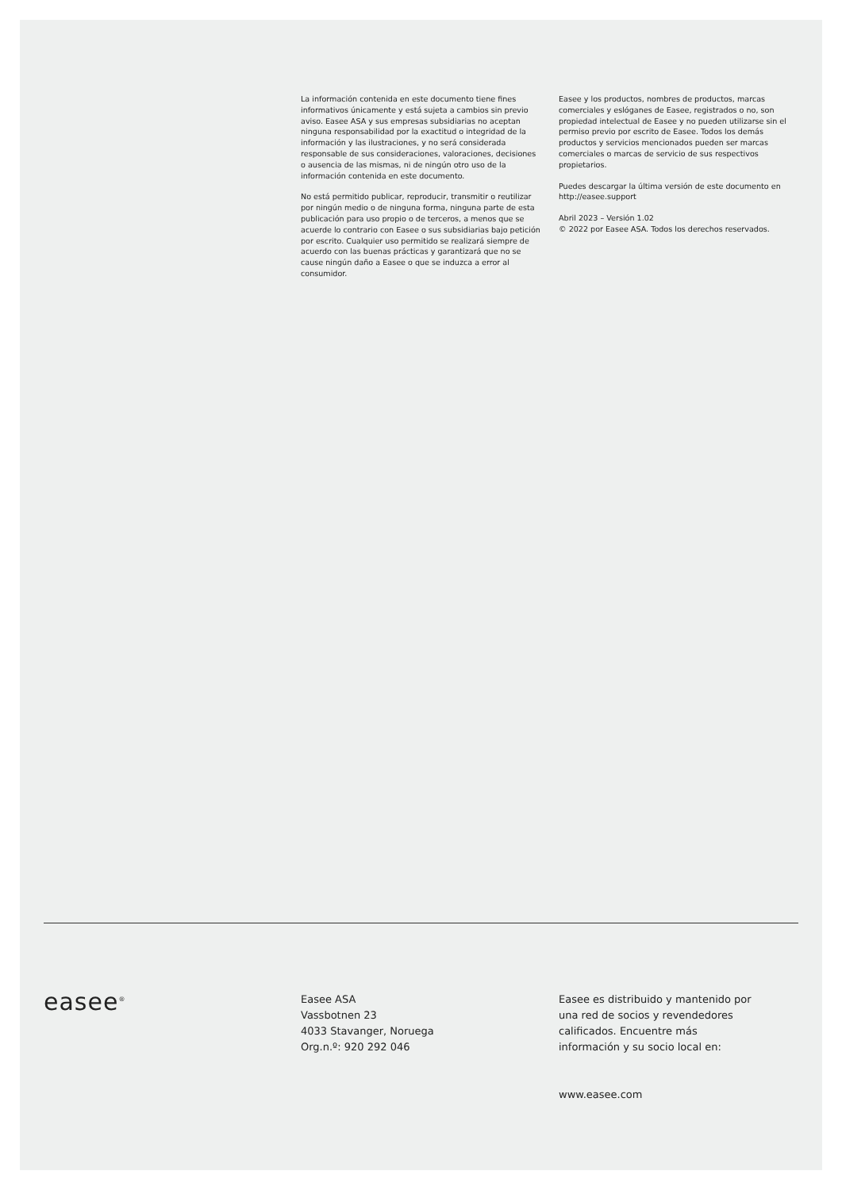La información contenida en este documento tiene fines informativos únicamente y está sujeta a cambios sin previo aviso. Easee ASA y sus empresas subsidiarias no aceptan ninguna responsabilidad por la exactitud o integridad de la información y las ilustraciones, y no será considerada responsable de sus consideraciones, valoraciones, decisiones o ausencia de las mismas, ni de ningún otro uso de la información contenida en este documento.
No está permitido publicar, reproducir, transmitir o reutilizar por ningún medio o de ninguna forma, ninguna parte de esta publicación para uso propio o de terceros, a menos que se acuerde lo contrario con Easee o sus subsidiarias bajo petición por escrito. Cualquier uso permitido se realizará siempre de acuerdo con las buenas prácticas y garantizará que no se cause ningún daño a Easee o que se induzca a error al consumidor.
Easee y los productos, nombres de productos, marcas comerciales y eslóganes de Easee, registrados o no, son propiedad intelectual de Easee y no pueden utilizarse sin el permiso previo por escrito de Easee. Todos los demás productos y servicios mencionados pueden ser marcas comerciales o marcas de servicio de sus respectivos propietarios.
Puedes descargar la última versión de este documento en http://easee.support
Abril 2023 – Versión 1.02
© 2022 por Easee ASA. Todos los derechos reservados.
easee<sup>®</sup>
Easee ASA
Vassbotnen 23
4033 Stavanger, Noruega
Org.n.º: 920 292 046
Easee es distribuido y mantenido por
una red de socios y revendedores
calificados. Encuentre más
información y su socio local en:
www.easee.com